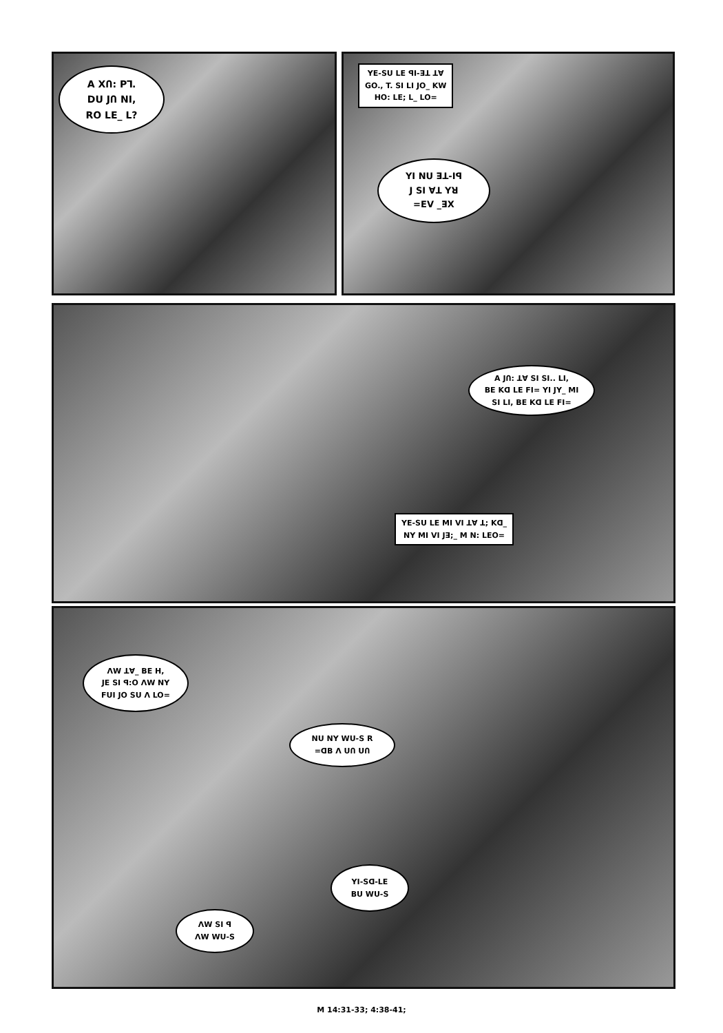A XՈ: Pꓶ.
DU JՈ NI,
RO LE_ L?
YE-SU LE ꟼI-ꓱꓕ ꓕꓯ
GO., T. SI LI JO_ KW
HO: LE; L_ LO=
YI NU ꓱꓕ-Iꟼ
J SI ꓯꓕ Yꓤ
=EV _ꓱX
A JՈ: ꓕꓯ SI SI.. LI,
BE Kꓷ LE FI= YI JY_ MI
SI LI, BE Kꓷ LE FI=
YE-SU LE MI VI ꓕꓯ ꓕ; Kꓷ_
NY MI VI Jꓱ;_ M N: LEO=
ꓥW ꓕꓯ_ BE H,
JE SI ꟼ:O ꓥW NY
FUI JO SU ꓥ LO=
NU NY WU-S R
=ꓷB ꓥ UՈ UՈ
YI-Sꓷ-LE
BU WU-S
ꓥW SI ꟼ
ꓥW WU-S
M 14:31-33; 4:38-41;